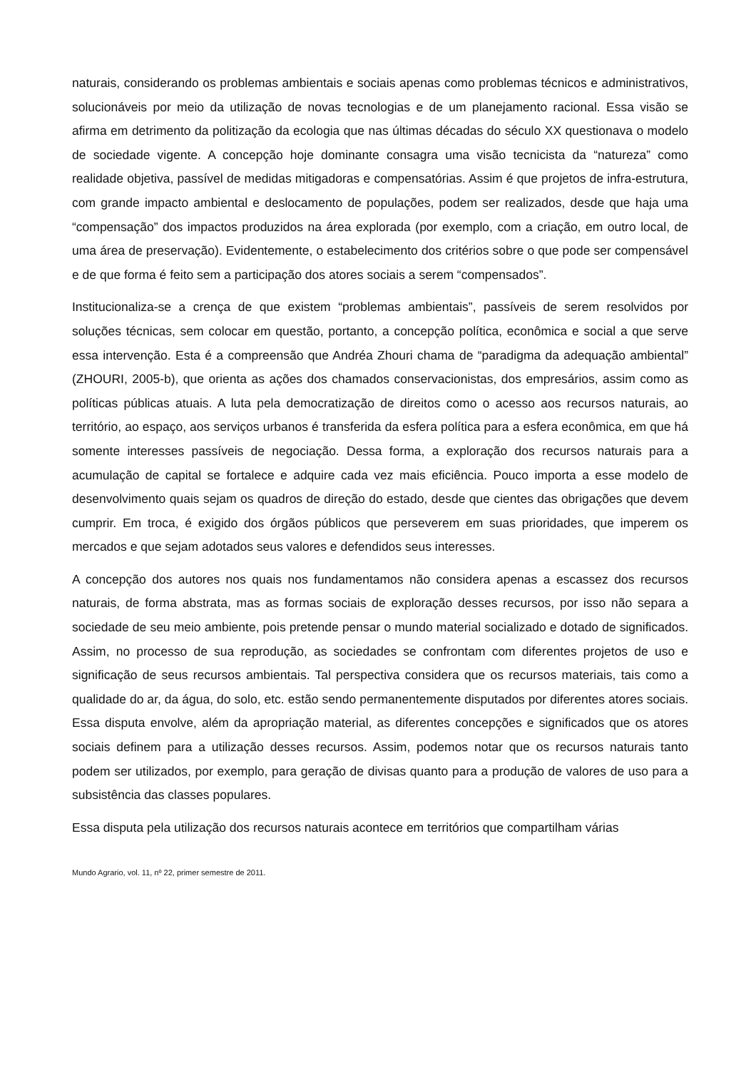naturais, considerando os problemas ambientais e sociais apenas como problemas técnicos e administrativos, solucionáveis por meio da utilização de novas tecnologias e de um planejamento racional. Essa visão se afirma em detrimento da politização da ecologia que nas últimas décadas do século XX questionava o modelo de sociedade vigente. A concepção hoje dominante consagra uma visão tecnicista da “natureza” como realidade objetiva, passível de medidas mitigadoras e compensatórias. Assim é que projetos de infra-estrutura, com grande impacto ambiental e deslocamento de populações, podem ser realizados, desde que haja uma “compensação” dos impactos produzidos na área explorada (por exemplo, com a criação, em outro local, de uma área de preservação). Evidentemente, o estabelecimento dos critérios sobre o que pode ser compensável e de que forma é feito sem a participação dos atores sociais a serem “compensados”.
Institucionaliza-se a crença de que existem “problemas ambientais”, passíveis de serem resolvidos por soluções técnicas, sem colocar em questão, portanto, a concepção política, econômica e social a que serve essa intervenção. Esta é a compreensão que Andréa Zhouri chama de “paradigma da adequação ambiental” (ZHOURI, 2005-b), que orienta as ações dos chamados conservacionistas, dos empresários, assim como as políticas públicas atuais. A luta pela democratização de direitos como o acesso aos recursos naturais, ao território, ao espaço, aos serviços urbanos é transferida da esfera política para a esfera econômica, em que há somente interesses passíveis de negociação. Dessa forma, a exploração dos recursos naturais para a acumulação de capital se fortalece e adquire cada vez mais eficiência. Pouco importa a esse modelo de desenvolvimento quais sejam os quadros de direção do estado, desde que cientes das obrigações que devem cumprir. Em troca, é exigido dos órgãos públicos que perseverem em suas prioridades, que imperem os mercados e que sejam adotados seus valores e defendidos seus interesses.
A concepção dos autores nos quais nos fundamentamos não considera apenas a escassez dos recursos naturais, de forma abstrata, mas as formas sociais de exploração desses recursos, por isso não separa a sociedade de seu meio ambiente, pois pretende pensar o mundo material socializado e dotado de significados. Assim, no processo de sua reprodução, as sociedades se confrontam com diferentes projetos de uso e significação de seus recursos ambientais. Tal perspectiva considera que os recursos materiais, tais como a qualidade do ar, da água, do solo, etc. estão sendo permanentemente disputados por diferentes atores sociais. Essa disputa envolve, além da apropriação material, as diferentes concepções e significados que os atores sociais definem para a utilização desses recursos. Assim, podemos notar que os recursos naturais tanto podem ser utilizados, por exemplo, para geração de divisas quanto para a produção de valores de uso para a subsistência das classes populares.
Essa disputa pela utilização dos recursos naturais acontece em territórios que compartilham várias
Mundo Agrario, vol. 11, nº 22, primer semestre de 2011.